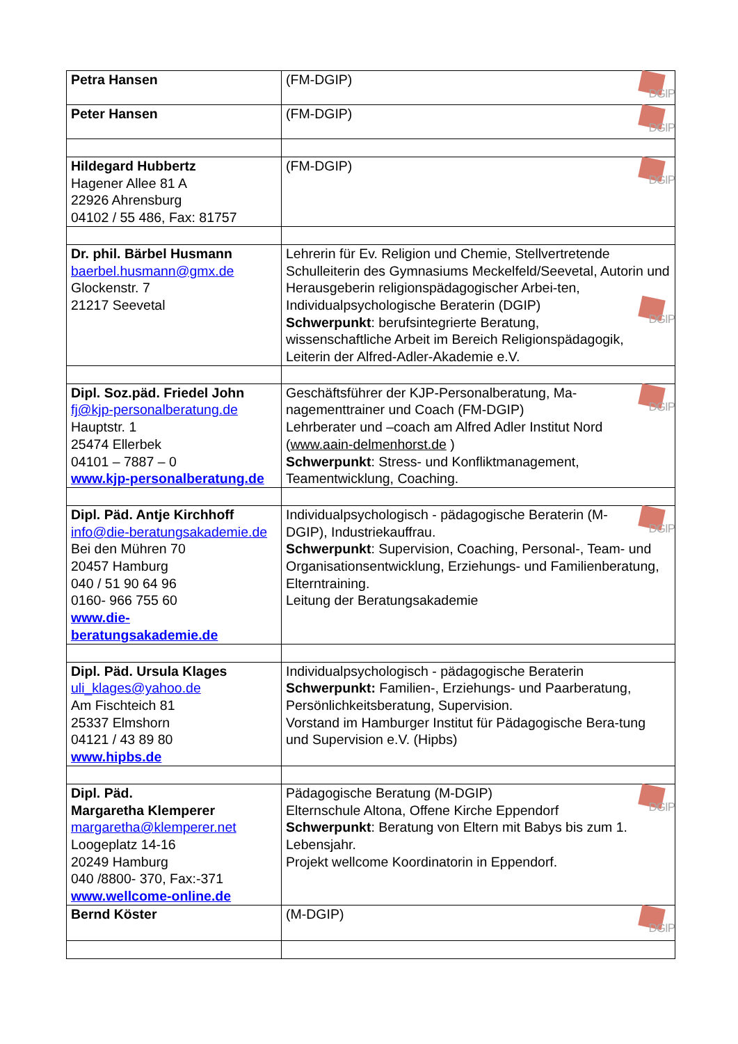| Petra Hansen | DGIP (FM-DGIP) |
| Peter Hansen | DGIP (FM-DGIP) |
| Hildegard Hubbertz Hagener Allee 81 A 22926 Ahrensburg 04102 / 55 486, Fax: 81757 | DGIP (FM-DGIP) |
| Dr. phil. Bärbel Husmann baerbel.husmann@gmx.de Glockenstr. 7 21217 Seevetal | Lehrerin für Ev. Religion und Chemie, Stellvertretende Schulleiterin des Gymnasiums Meckelfeld/Seevetal, Autorin und Herausgeberin religionspädagogischer Arbei-ten, Individualpsychologische Beraterin (DGIP) DGIP Schwerpunkt : berufsintegrierte Beratung, wissenschaftliche Arbeit im Bereich Religionspädagogik, Leiterin der Alfred-Adler-Akademie e.V. |
| Dipl. Soz.päd. Friedel John fj@kjp-personalberatung.de Hauptstr. 1 25474 Ellerbek 04101 – 7887 – 0 www.kjp-personalberatung.de | DGIP Geschäftsführer der KJP-Personalberatung, Ma-nagementtrainer und Coach (FM-DGIP) Lehrberater und –coach am Alfred Adler Institut Nord ( www.aain-delmenhorst.de ) Schwerpunkt : Stress- und Konfliktmanagement, Teamentwicklung, Coaching. |
| Dipl. Päd. Antje Kirchhoff info@die-beratungsakademie.de Bei den Mühren 70 20457 Hamburg 040 / 51 90 64 96 0160- 966 755 60 www.die- beratungsakademie.de | DGIP Individualpsychologisch - pädagogische Beraterin (M-DGIP), Industriekauffrau. Schwerpunkt : Supervision, Coaching, Personal-, Team- und Organisationsentwicklung, Erziehungs- und Familienberatung, Elterntraining. Leitung der Beratungsakademie |
| Dipl. Päd. Ursula Klages uli_klages@yahoo.de Am Fischteich 81 25337 Elmshorn 04121 / 43 89 80 www.hipbs.de | Individualpsychologisch - pädagogische Beraterin Schwerpunkt: Familien-, Erziehungs- und Paarberatung, Persönlichkeitsberatung, Supervision. Vorstand im Hamburger Institut für Pädagogische Bera-tung und Supervision e.V. (Hipbs) |
| Dipl. Päd. Margaretha Klemperer margaretha@klemperer.net Loogeplatz 14-16 20249 Hamburg 040 /8800- 370, Fax:-371 www.wellcome-online.de | DGIP Pädagogische Beratung (M-DGIP) Elternschule Altona, Offene Kirche Eppendorf Schwerpunkt : Beratung von Eltern mit Babys bis zum 1. Lebensjahr. Projekt wellcome Koordinatorin in Eppendorf. |
| Bernd Köster | DGIP (M-DGIP) |